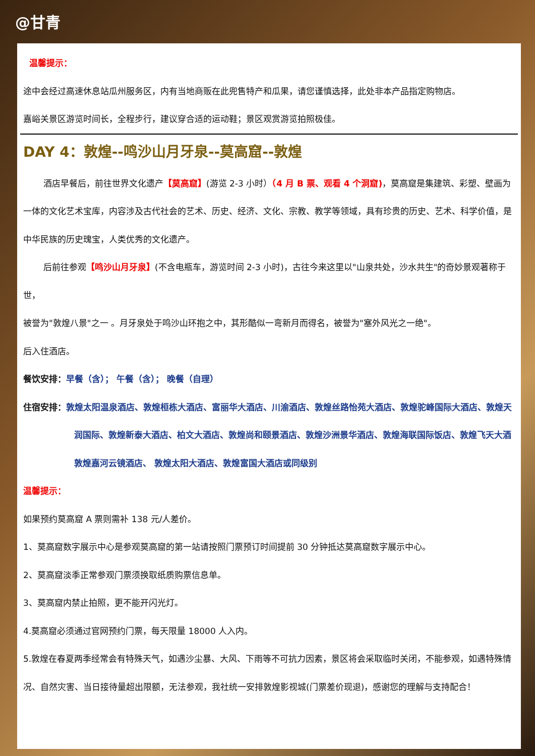@甘青
温馨提示：
途中会经过高速休息站瓜州服务区，内有当地商贩在此兜售特产和瓜果，请您谨慎选择，此处非本产品指定购物店。
嘉峪关景区游览时间长，全程步行，建议穿合适的运动鞋；景区观赏游览拍照极佳。
DAY 4：敦煌--鸣沙山月牙泉--莫高窟--敦煌
酒店早餐后，前往世界文化遗产【莫高窟】(游览 2-3 小时）（4 月 B 票、观看 4 个洞窟)，莫高窟是集建筑、彩塑、壁画为一体的文化艺术宝库，内容涉及古代社会的艺术、历史、经济、文化、宗教、教学等领域，具有珍贵的历史、艺术、科学价值，是中华民族的历史瑰宝，人类优秀的文化遗产。
后前往参观【鸣沙山月牙泉】(不含电瓶车，游览时间 2-3 小时)，古往今来这里以"山泉共处，沙水共生"的奇妙景观著称于世，
被誉为"敦煌八景"之一 。月牙泉处于鸣沙山环抱之中，其形酷似一弯新月而得名，被誉为"塞外风光之一绝"。
后入住酒店。
餐饮安排：早餐（含）； 午餐（含）； 晚餐（自理）
住宿安排：敦煌太阳温泉酒店、敦煌桓栋大酒店、富丽华大酒店、川渝酒店、敦煌丝路怡苑大酒店、敦煌驼峰国际大酒店、敦煌天润国际、敦煌新泰大酒店、柏文大酒店、敦煌尚和颐景酒店、敦煌沙洲景华酒店、敦煌海联国际饭店、敦煌飞天大酒敦煌嘉河云镜酒店、 敦煌太阳大酒店、敦煌富国大酒店或同级别
温馨提示：
如果预约莫高窟 A 票则需补 138 元/人差价。
1、莫高窟数字展示中心是参观莫高窟的第一站请按照门票预订时间提前 30 分钟抵达莫高窟数字展示中心。
2、莫高窟淡季正常参观门票须换取纸质购票信息单。
3、莫高窟内禁止拍照，更不能开闪光灯。
4.莫高窟必须通过官网预约门票，每天限量 18000 人入内。
5.敦煌在春夏两季经常会有特殊天气，如遇沙尘暴、大风、下雨等不可抗力因素，景区将会采取临时关闭，不能参观，如遇特殊情况、自然灾害、当日接待量超出限额，无法参观，我社统一安排敦煌影视城(门票差价现退)，感谢您的理解与支持配合！